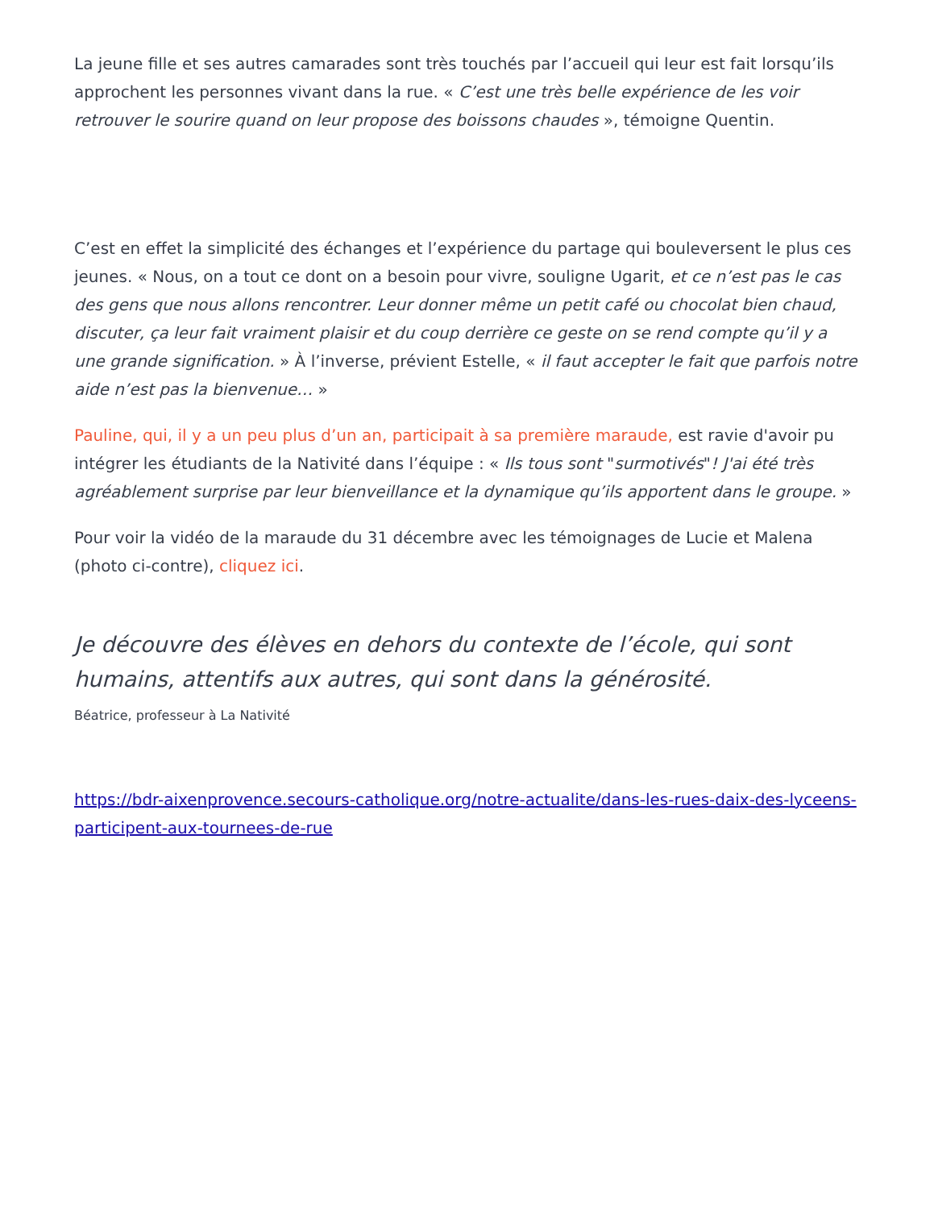La jeune fille et ses autres camarades sont très touchés par l’accueil qui leur est fait lorsqu’ils approchent les personnes vivant dans la rue. « C’est une très belle expérience de les voir retrouver le sourire quand on leur propose des boissons chaudes », témoigne Quentin.
C’est en effet la simplicité des échanges et l’expérience du partage qui bouleversent le plus ces jeunes. « Nous, on a tout ce dont on a besoin pour vivre, souligne Ugarit, et ce n’est pas le cas des gens que nous allons rencontrer. Leur donner même un petit café ou chocolat bien chaud, discuter, ça leur fait vraiment plaisir et du coup derrière ce geste on se rend compte qu’il y a une grande signification. » À l’inverse, prévient Estelle, « il faut accepter le fait que parfois notre aide n’est pas la bienvenue… »
Pauline, qui, il y a un peu plus d’un an, participait à sa première maraude, est ravie d'avoir pu intégrer les étudiants de la Nativité dans l’équipe : « Ils tous sont "surmotivés"! J'ai été très agréablement surprise par leur bienveillance et la dynamique qu’ils apportent dans le groupe. »
Pour voir la vidéo de la maraude du 31 décembre avec les témoignages de Lucie et Malena (photo ci-contre), cliquez ici.
Je découvre des élèves en dehors du contexte de l’école, qui sont humains, attentifs aux autres, qui sont dans la générosité.
Béatrice, professeur à La Nativité
https://bdr-aixenprovence.secours-catholique.org/notre-actualite/dans-les-rues-daix-des-lyceens-participent-aux-tournees-de-rue